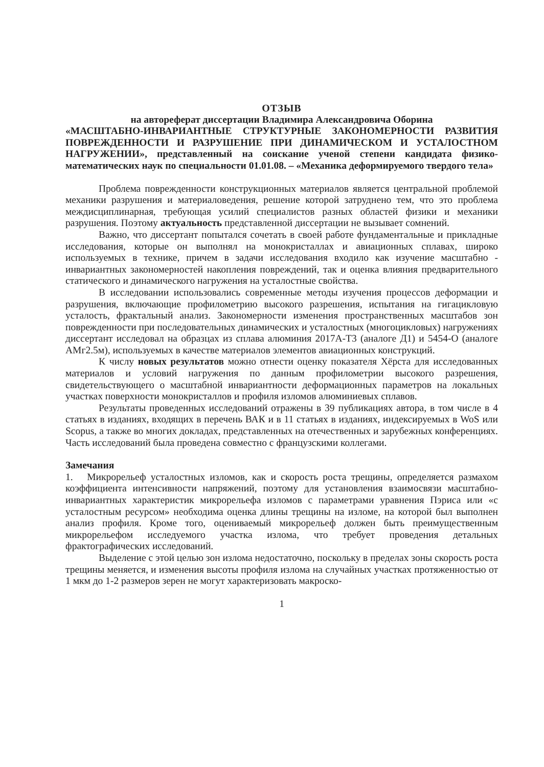ОТЗЫВ
на автореферат диссертации Владимира Александровича Оборина
«МАСШТАБНО-ИНВАРИАНТНЫЕ СТРУКТУРНЫЕ ЗАКОНОМЕРНОСТИ РАЗВИТИЯ ПОВРЕЖДЕННОСТИ И РАЗРУШЕНИЕ ПРИ ДИНАМИЧЕСКОМ И УСТАЛОСТНОМ НАГРУЖЕНИИ», представленный на соискание ученой степени кандидата физико-математических наук по специальности 01.01.08. – «Механика деформируемого твердого тела»
Проблема поврежденности конструкционных материалов является центральной проблемой механики разрушения и материаловедения, решение которой затруднено тем, что это проблема междисциплинарная, требующая усилий специалистов разных областей физики и механики разрушения. Поэтому актуальность представленной диссертации не вызывает сомнений.
Важно, что диссертант попытался сочетать в своей работе фундаментальные и прикладные исследования, которые он выполнял на монокристаллах и авиационных сплавах, широко используемых в технике, причем в задачи исследования входило как изучение масштабно - инвариантных закономерностей накопления повреждений, так и оценка влияния предварительного статического и динамического нагружения на усталостные свойства.
В исследовании использовались современные методы изучения процессов деформации и разрушения, включающие профилометрию высокого разрешения, испытания на гигацикловую усталость, фрактальный анализ. Закономерности изменения пространственных масштабов зон поврежденности при последовательных динамических и усталостных (многоцикловых) нагружениях диссертант исследовал на образцах из сплава алюминия 2017A-T3 (аналоге Д1) и 5454-О (аналоге АМг2.5м), используемых в качестве материалов элементов авиационных конструкций.
К числу новых результатов можно отнести оценку показателя Хёрста для исследованных материалов и условий нагружения по данным профилометрии высокого разрешения, свидетельствующего о масштабной инвариантности деформационных параметров на локальных участках поверхности монокристаллов и профиля изломов алюминиевых сплавов.
Результаты проведенных исследований отражены в 39 публикациях автора, в том числе в 4 статьях в изданиях, входящих в перечень ВАК и в 11 статьях в изданиях, индексируемых в WoS или Scopus, а также во многих докладах, представленных на отечественных и зарубежных конференциях. Часть исследований была проведена совместно с французскими коллегами.
Замечания
1. Микрорельеф усталостных изломов, как и скорость роста трещины, определяется размахом коэффициента интенсивности напряжений, поэтому для установления взаимосвязи масштабно-инвариантных характеристик микрорельефа изломов с параметрами уравнения Пэриса или «с усталостным ресурсом» необходима оценка длины трещины на изломе, на которой был выполнен анализ профиля. Кроме того, оцениваемый микрорельеф должен быть преимущественным микрорельефом исследуемого участка излома, что требует проведения детальных фрактографических исследований.
Выделение с этой целью зон излома недостаточно, поскольку в пределах зоны скорость роста трещины меняется, и изменения высоты профиля излома на случайных участках протяженностью от 1 мкм до 1-2 размеров зерен не могут характеризовать макроско-
1